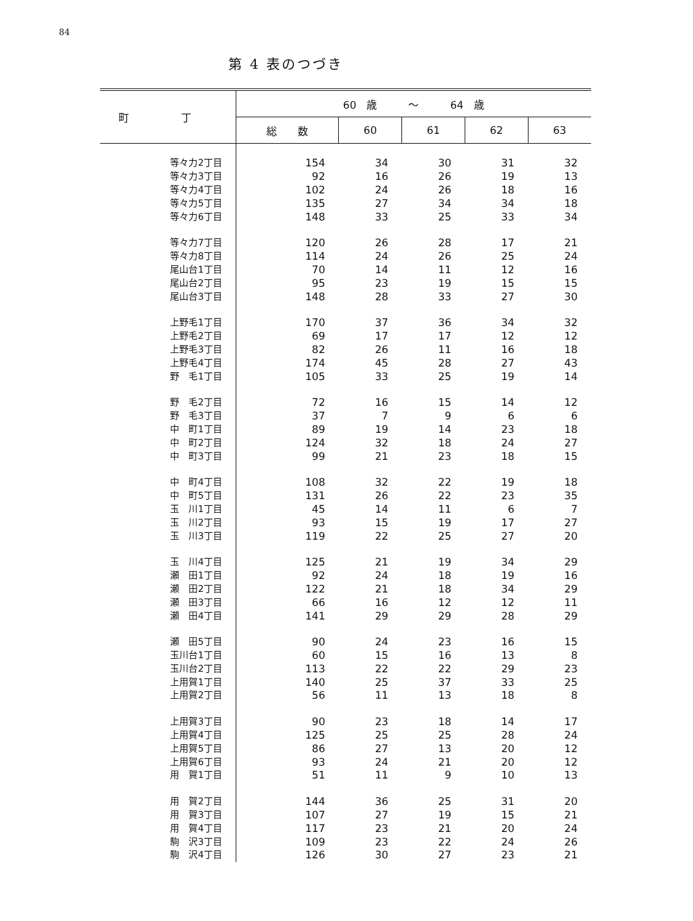84
第 4 表のつづき
| 町 丁 | 60 歳 ～ 64 歳 | | | | |
| --- | --- | --- | --- | --- | --- |
| | 総 数 | 60 | 61 | 62 | 63 |
| 等々力2丁目 | 154 | 34 | 30 | 31 | 32 |
| 等々力3丁目 | 92 | 16 | 26 | 19 | 13 |
| 等々力4丁目 | 102 | 24 | 26 | 18 | 16 |
| 等々力5丁目 | 135 | 27 | 34 | 34 | 18 |
| 等々力6丁目 | 148 | 33 | 25 | 33 | 34 |
| 等々力7丁目 | 120 | 26 | 28 | 17 | 21 |
| 等々力8丁目 | 114 | 24 | 26 | 25 | 24 |
| 尾山台1丁目 | 70 | 14 | 11 | 12 | 16 |
| 尾山台2丁目 | 95 | 23 | 19 | 15 | 15 |
| 尾山台3丁目 | 148 | 28 | 33 | 27 | 30 |
| 上野毛1丁目 | 170 | 37 | 36 | 34 | 32 |
| 上野毛2丁目 | 69 | 17 | 17 | 12 | 12 |
| 上野毛3丁目 | 82 | 26 | 11 | 16 | 18 |
| 上野毛4丁目 | 174 | 45 | 28 | 27 | 43 |
| 野 毛1丁目 | 105 | 33 | 25 | 19 | 14 |
| 野 毛2丁目 | 72 | 16 | 15 | 14 | 12 |
| 野 毛3丁目 | 37 | 7 | 9 | 6 | 6 |
| 中 町1丁目 | 89 | 19 | 14 | 23 | 18 |
| 中 町2丁目 | 124 | 32 | 18 | 24 | 27 |
| 中 町3丁目 | 99 | 21 | 23 | 18 | 15 |
| 中 町4丁目 | 108 | 32 | 22 | 19 | 18 |
| 中 町5丁目 | 131 | 26 | 22 | 23 | 35 |
| 玉 川1丁目 | 45 | 14 | 11 | 6 | 7 |
| 玉 川2丁目 | 93 | 15 | 19 | 17 | 27 |
| 玉 川3丁目 | 119 | 22 | 25 | 27 | 20 |
| 玉 川4丁目 | 125 | 21 | 19 | 34 | 29 |
| 瀬 田1丁目 | 92 | 24 | 18 | 19 | 16 |
| 瀬 田2丁目 | 122 | 21 | 18 | 34 | 29 |
| 瀬 田3丁目 | 66 | 16 | 12 | 12 | 11 |
| 瀬 田4丁目 | 141 | 29 | 29 | 28 | 29 |
| 瀬 田5丁目 | 90 | 24 | 23 | 16 | 15 |
| 玉川台1丁目 | 60 | 15 | 16 | 13 | 8 |
| 玉川台2丁目 | 113 | 22 | 22 | 29 | 23 |
| 上用賀1丁目 | 140 | 25 | 37 | 33 | 25 |
| 上用賀2丁目 | 56 | 11 | 13 | 18 | 8 |
| 上用賀3丁目 | 90 | 23 | 18 | 14 | 17 |
| 上用賀4丁目 | 125 | 25 | 25 | 28 | 24 |
| 上用賀5丁目 | 86 | 27 | 13 | 20 | 12 |
| 上用賀6丁目 | 93 | 24 | 21 | 20 | 12 |
| 用 賀1丁目 | 51 | 11 | 9 | 10 | 13 |
| 用 賀2丁目 | 144 | 36 | 25 | 31 | 20 |
| 用 賀3丁目 | 107 | 27 | 19 | 15 | 21 |
| 用 賀4丁目 | 117 | 23 | 21 | 20 | 24 |
| 駒 沢3丁目 | 109 | 23 | 22 | 24 | 26 |
| 駒 沢4丁目 | 126 | 30 | 27 | 23 | 21 |